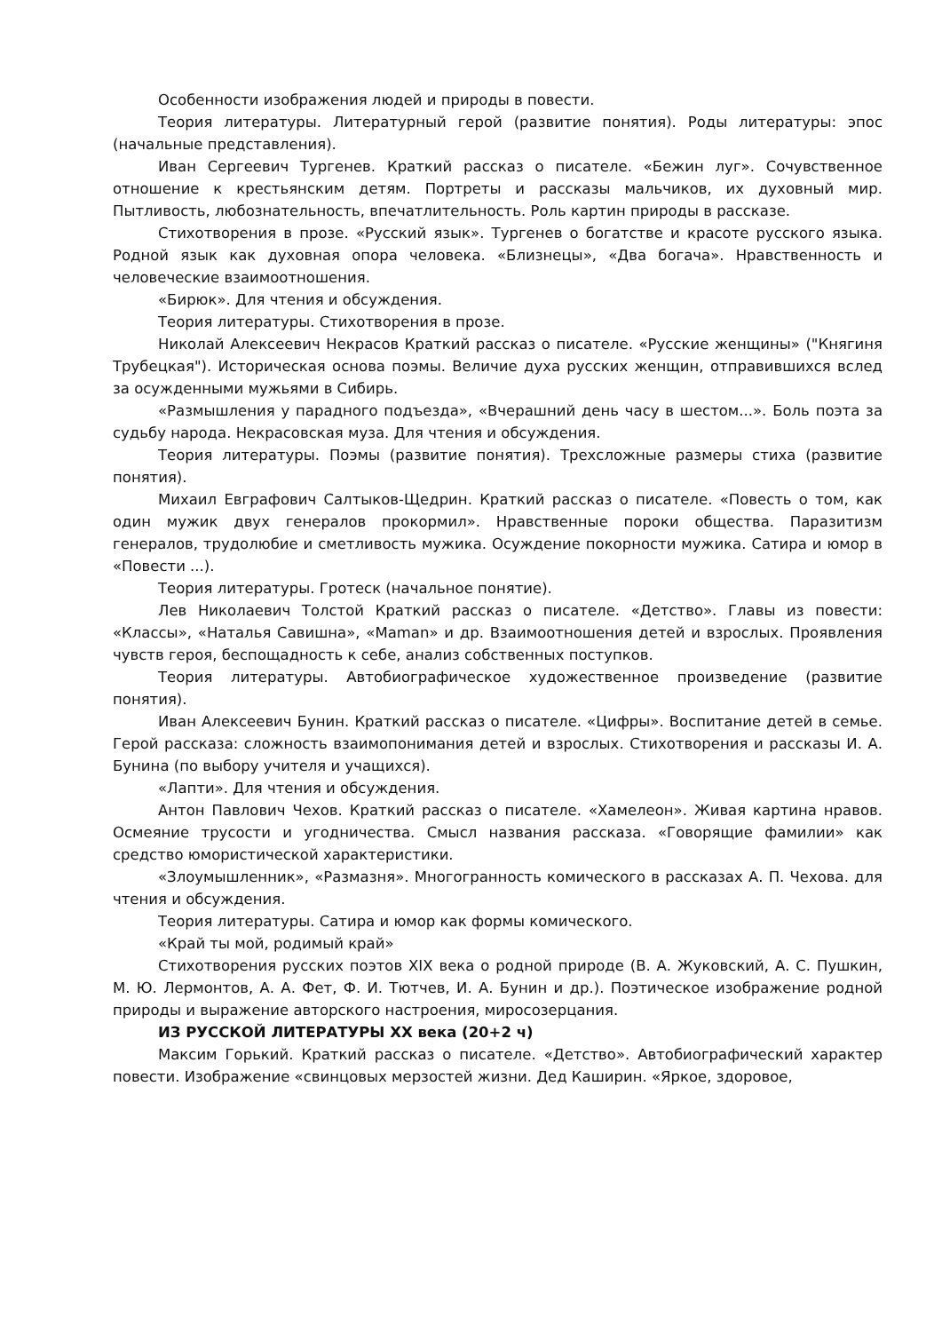Особенности изображения людей и природы в повести.
Теория литературы. Литературный герой (развитие понятия). Роды литературы: эпос (начальные представления).
Иван Сергеевич Тургенев. Краткий рассказ о писателе. «Бежин луг». Сочувственное отношение к крестьянским детям. Портреты и рассказы мальчиков, их духовный мир. Пытливость, любознательность, впечатлительность. Роль картин природы в рассказе.
Стихотворения в прозе. «Русский язык». Тургенев о богатстве и красоте русского языка. Родной язык как духовная опора человека. «Близнецы», «Два богача». Нравственность и человеческие взаимоотношения.
«Бирюк». Для чтения и обсуждения.
Теория литературы. Стихотворения в прозе.
Николай Алексеевич Некрасов Краткий рассказ о писателе. «Русские женщины» ("Княгиня Трубецкая"). Историческая основа поэмы. Величие духа русских женщин, отправившихся вслед за осужденными мужьями в Сибирь.
«Размышления у парадного подъезда», «Вчерашний день часу в шестом...». Боль поэта за судьбу народа. Некрасовская муза. Для чтения и обсуждения.
Теория литературы. Поэмы (развитие понятия). Трехсложные размеры стиха (развитие понятия).
Михаил Евграфович Салтыков-Щедрин. Краткий рассказ о писателе. «Повесть о том, как один мужик двух генералов прокормил». Нравственные пороки общества. Паразитизм генералов, трудолюбие и сметливость мужика. Осуждение покорности мужика. Сатира и юмор в «Повести ...).
Теория литературы. Гротеск (начальное понятие).
Лев Николаевич Толстой Краткий рассказ о писателе. «Детство». Главы из повести: «Классы», «Наталья Савишна», «Maman» и др. Взаимоотношения детей и взрослых. Проявления чувств героя, беспощадность к себе, анализ собственных поступков.
Теория литературы. Автобиографическое художественное произведение (развитие понятия).
Иван Алексеевич Бунин. Краткий рассказ о писателе. «Цифры». Воспитание детей в семье. Герой рассказа: сложность взаимопонимания детей и взрослых. Стихотворения и рассказы И. А. Бунина (по выбору учителя и учащихся).
«Лапти». Для чтения и обсуждения.
Антон Павлович Чехов. Краткий рассказ о писателе. «Хамелеон». Живая картина нравов. Осмеяние трусости и угодничества. Смысл названия рассказа. «Говорящие фамилии» как средство юмористической характеристики.
«Злоумышленник», «Размазня». Многогранность комического в рассказах А. П. Чехова. для чтения и обсуждения.
Теория литературы. Сатира и юмор как формы комического.
«Край ты мой, родимый край»
Стихотворения русских поэтов XIX века о родной природе (В. А. Жуковский, А. С. Пушкин, М. Ю. Лермонтов, А. А. Фет, Ф. И. Тютчев, И. А. Бунин и др.). Поэтическое изображение родной природы и выражение авторского настроения, миросозерцания.
ИЗ РУССКОЙ ЛИТЕРАТУРЫ XX века (20+2 ч)
Максим Горький. Краткий рассказ о писателе. «Детство». Автобиографический характер повести. Изображение «свинцовых мерзостей жизни. Дед Каширин. «Яркое, здоровое,